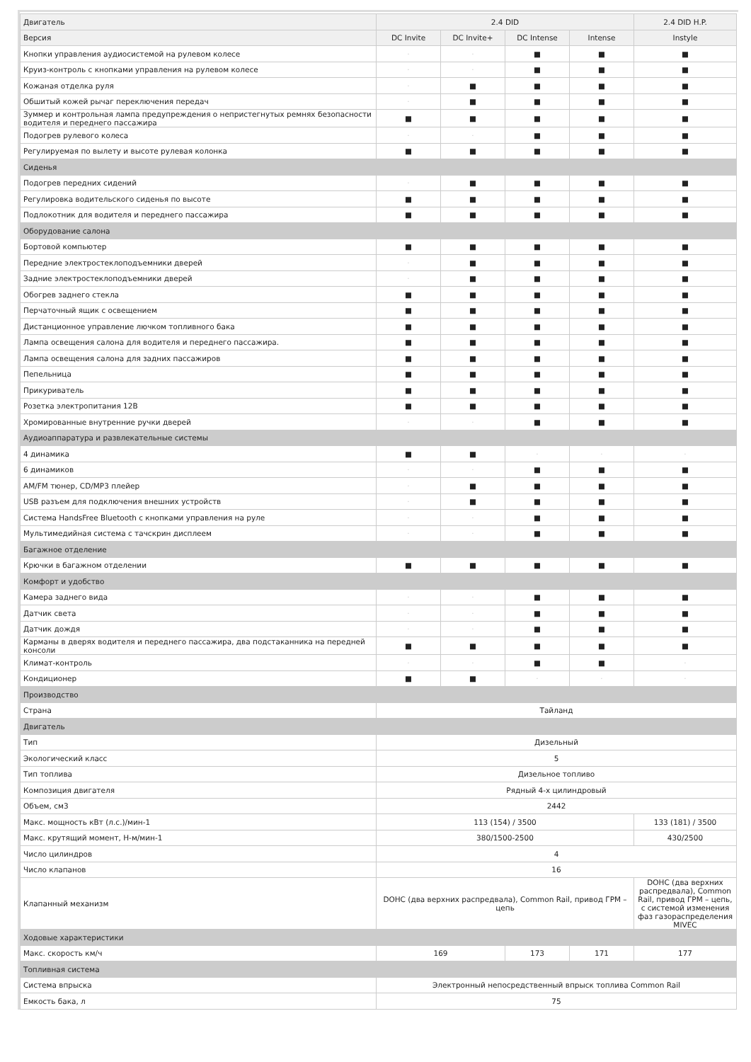| Двигатель | 2.4 DID | | | | 2.4 DID H.P. |
| --- | --- | --- | --- | --- | --- |
| Версия | DC Invite | DC Invite+ | DC Intense | Intense | Instyle |
| Кнопки управления аудиосистемой на рулевом колесе | · | · | ■ | ■ | ■ |
| Круиз-контроль с кнопками управления на рулевом колесе | · | · | ■ | ■ | ■ |
| Кожаная отделка руля | · | ■ | ■ | ■ | ■ |
| Обшитый кожей рычаг переключения передач | · | ■ | ■ | ■ | ■ |
| Зуммер и контрольная лампа предупреждения о непристегнутых ремнях безопасности водителя и переднего пассажира | ■ | ■ | ■ | ■ | ■ |
| Подогрев рулевого колеса | · | · | ■ | ■ | ■ |
| Регулируемая по вылету и высоте рулевая колонка | ■ | ■ | ■ | ■ | ■ |
| Сиденья | | | | | |
| Подогрев передних сидений | · | ■ | ■ | ■ | ■ |
| Регулировка водительского сиденья по высоте | ■ | ■ | ■ | ■ | ■ |
| Подлокотник для водителя и переднего пассажира | ■ | ■ | ■ | ■ | ■ |
| Оборудование салона | | | | | |
| Бортовой компьютер | ■ | ■ | ■ | ■ | ■ |
| Передние электростеклоподъемники дверей | · | ■ | ■ | ■ | ■ |
| Задние электростеклоподъемники дверей | · | ■ | ■ | ■ | ■ |
| Обогрев заднего стекла | ■ | ■ | ■ | ■ | ■ |
| Перчаточный ящик с освещением | ■ | ■ | ■ | ■ | ■ |
| Дистанционное управление лючком топливного бака | ■ | ■ | ■ | ■ | ■ |
| Лампа освещения салона для водителя и переднего пассажира. | ■ | ■ | ■ | ■ | ■ |
| Лампа освещения салона для задних пассажиров | ■ | ■ | ■ | ■ | ■ |
| Пепельница | ■ | ■ | ■ | ■ | ■ |
| Прикуриватель | ■ | ■ | ■ | ■ | ■ |
| Розетка электропитания 12В | ■ | ■ | ■ | ■ | ■ |
| Хромированные внутренние ручки дверей | · | · | ■ | ■ | ■ |
| Аудиоаппаратура и развлекательные системы | | | | | |
| 4 динамика | ■ | ■ | · | · | · |
| 6 динамиков | · | · | ■ | ■ | ■ |
| AM/FM тюнер, CD/MP3 плейер | · | ■ | ■ | ■ | ■ |
| USB разъем для подключения внешних устройств | · | ■ | ■ | ■ | ■ |
| Система HandsFree Bluetooth с кнопками управления на руле | · | · | ■ | ■ | ■ |
| Мультимедийная система с тачскрин дисплеем | · | · | ■ | ■ | ■ |
| Багажное отделение | | | | | |
| Крючки в багажном отделении | ■ | ■ | ■ | ■ | ■ |
| Комфорт и удобство | | | | | |
| Камера заднего вида | · | · | ■ | ■ | ■ |
| Датчик света | · | · | ■ | ■ | ■ |
| Датчик дождя | · | · | ■ | ■ | ■ |
| Карманы в дверях водителя и переднего пассажира, два подстаканника на передней консоли | ■ | ■ | ■ | ■ | ■ |
| Климат-контроль | · | · | ■ | ■ | · |
| Кондиционер | ■ | ■ | · | · | · |
| Производство | | | | | |
| Страна | Тайланд | | | | |
| Двигатель | | | | | |
| Тип | Дизельный | | | | |
| Экологический класс | 5 | | | | |
| Тип топлива | Дизельное топливо | | | | |
| Композиция двигателя | Рядный 4-х цилиндровый | | | | |
| Объем, см3 | 2442 | | | | |
| Макс. мощность кВт (л.с.)/мин-1 | 113 (154) / 3500 | | | | 133 (181) / 3500 |
| Макс. крутящий момент, Н-м/мин-1 | 380/1500-2500 | | | | 430/2500 |
| Число цилиндров | 4 | | | | |
| Число клапанов | 16 | | | | |
| Клапанный механизм | DOHC (два верхних распредвала), Common Rail, привод ГРМ – цепь | | | | DOHC (два верхних распредвала), Common Rail, привод ГРМ – цепь, с системой изменения фаз газораспределения MIVEC |
| Ходовые характеристики | | | | | |
| Макс. скорость км/ч | 169 | | 173 | 171 | 177 |
| Топливная система | | | | | |
| Система впрыска | Электронный непосредственный впрыск топлива Common Rail | | | | |
| Емкость бака, л | 75 | | | | |